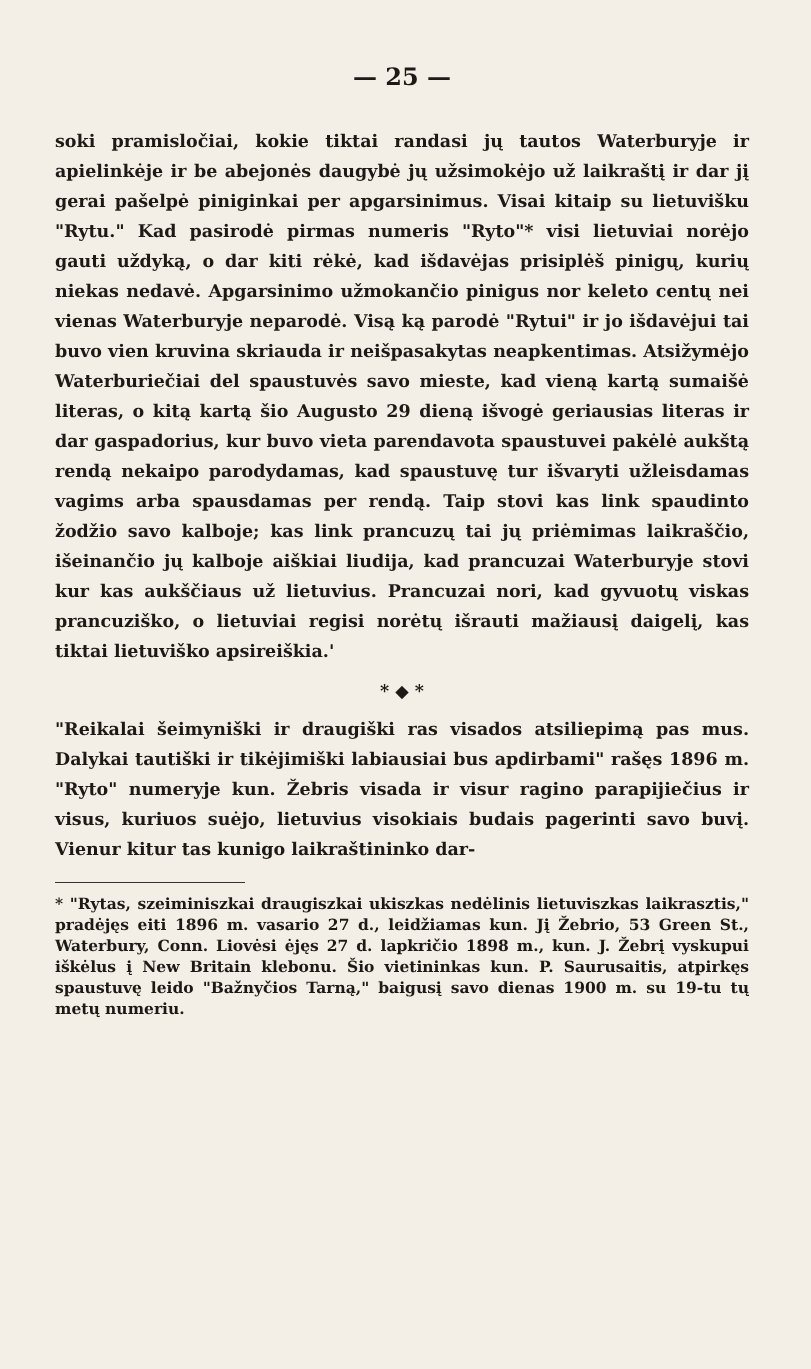— 25 —
soki pramisločiai, kokie tiktai randasi jų tautos Waterburyje ir apielinkėje ir be abejonės daugybė jų užsimokėjo už laikraštį ir dar jį gerai pašelpė piniginkai per apgarsinimus. Visai kitaip su lietuvišku "Rytu." Kad pasirodė pirmas numeris "Ryto"* visi lietuviai norėjo gauti uždyką, o dar kiti rėkė, kad išdavėjas prisiplėš pinigų, kurių niekas nedavė. Apgarsinimo užmokančio pinigus nor keleto centų nei vienas Waterburyje neparodė. Visą ką parodė "Rytui" ir jo išdavėjui tai buvo vien kruvina skriauda ir neišpasakytas neapkentimas. Atsižymėjo Waterburiečiai del spaustuvės savo mieste, kad vieną kartą sumaišė literas, o kitą kartą šio Augusto 29 dieną išvogė geriausias literas ir dar gaspadorius, kur buvo vieta parendavota spaustuvei pakėlė aukštą rendą nekaipo parodydamas, kad spaustuvę tur išvaryti užleisdamas vagims arba spausdamas per rendą. Taip stovi kas link spaudinto žodžio savo kalboje; kas link prancuzų tai jų priėmimas laikraščio, išeinančio jų kalboje aiškiai liudija, kad prancuzai Waterburyje stovi kur kas aukščiaus už lietuvius. Prancuzai nori, kad gyvuotų viskas prancuziško, o lietuviai regisi norėtų išrauti mažiausį daigelį, kas tiktai lietuviško apsireiškia.'
* ◆ *
"Reikalai šeimyniški ir draugiški ras visados atsiliepimą pas mus. Dalykai tautiški ir tikėjimiški labiausiai bus apdirbami" rašęs 1896 m. "Ryto" numeryje kun. Žebris visada ir visur ragino parapijiečius ir visus, kuriuos suėjo, lietuvius visokiais budais pagerinti savo buvį. Vienur kitur tas kunigo laikraštininko dar-
* "Rytas, szeiminiszkai draugiszkai ukiszkas nedėlinis lietuviszkas laikrasztis," pradėjęs eiti 1896 m. vasario 27 d., leidžiamas kun. Jį Žebrio, 53 Green St., Waterbury, Conn. Liovėsi ėjęs 27 d. lapkričio 1898 m., kun. J. Žebrį vyskupui iškėlus į New Britain klebonu. Šio vietininkas kun. P. Saurusaitis, atpirkęs spaustuvę leido "Bažnyčios Tarną," baigusį savo dienas 1900 m. su 19-tu tų metų numeriu.